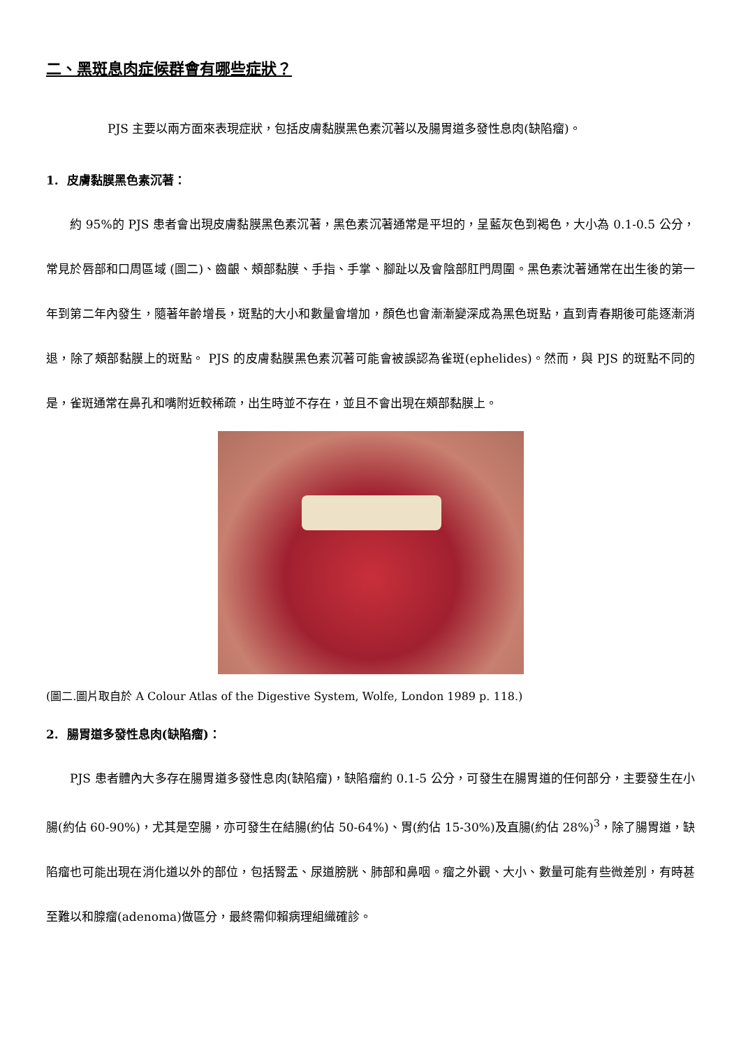二、黑斑息肉症候群會有哪些症狀？
PJS 主要以兩方面來表現症狀，包括皮膚黏膜黑色素沉著以及腸胃道多發性息肉(缺陷瘤)。
1. 皮膚黏膜黑色素沉著：
約 95%的 PJS 患者會出現皮膚黏膜黑色素沉著，黑色素沉著通常是平坦的，呈藍灰色到褐色，大小為 0.1-0.5 公分，常見於唇部和口周區域 (圖二)、齒齦、頰部黏膜、手指、手掌、腳趾以及會陰部肛門周圍。黑色素沈著通常在出生後的第一年到第二年內發生，隨著年齡增長，斑點的大小和數量會增加，顏色也會漸漸變深成為黑色斑點，直到青春期後可能逐漸消退，除了頰部黏膜上的斑點。 PJS 的皮膚黏膜黑色素沉著可能會被誤認為雀斑(ephelides)。然而，與 PJS 的斑點不同的是，雀斑通常在鼻孔和嘴附近較稀疏，出生時並不存在，並且不會出現在頰部黏膜上。
(圖二.圖片取自於 A Colour Atlas of the Digestive System, Wolfe, London 1989 p. 118.)
2. 腸胃道多發性息肉(缺陷瘤)：
PJS 患者體內大多存在腸胃道多發性息肉(缺陷瘤)，缺陷瘤約 0.1-5 公分，可發生在腸胃道的任何部分，主要發生在小腸(約佔 60-90%)，尤其是空腸，亦可發生在結腸(約佔 50-64%)、胃(約佔 15-30%)及直腸(約佔 28%)<sup>3</sup>，除了腸胃道，缺陷瘤也可能出現在消化道以外的部位，包括腎盂、尿道膀胱、肺部和鼻咽。瘤之外觀、大小、數量可能有些微差別，有時甚至難以和腺瘤(adenoma)做區分，最終需仰賴病理組織確診。